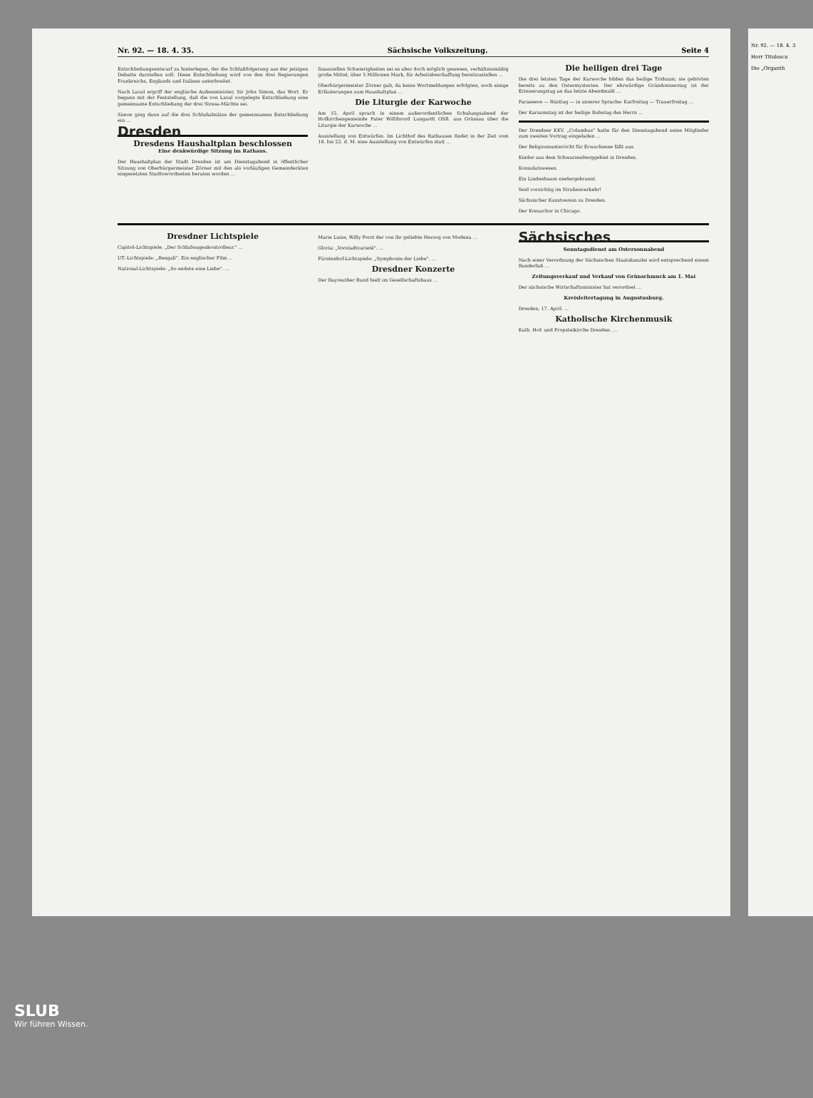Nr. 92. — 18. 4. 35. Sächsische Volkszeitung. Seite 4
Entschließungsentwurf zu hinterlegen, der die Schlußfolgerung aus der jetzigen Debatte darstellen soll. Diese Entschließung wird von den drei Regierungen Frankreichs, Englands und Italiens unterbreitet.
Nach Laval ergriff der englische Außenminister, Sir John Simon, das Wort. Er begann mit der Feststellung, daß die von Laval vorgelegte Entschließung eine gemeinsame Entschließung der drei Stresa-Mächte sei.
Simon ging dann auf die drei Schlußabsätze der gemeinsamen Entschließung ein ...
Dresden
Dresdens Haushaltplan beschlossen
Eine denkwürdige Sitzung im Rathaus.
Der Haushaltplan der Stadt Dresden ist am Dienstagabend in öffentlicher Sitzung von Oberbürgermeister Zörner mit den als vorläufigen Gemeinderäten eingesetzten Stadtverordneten beraten worden ...
finanziellen Schwierigkeiten sei es aber doch möglich gewesen, verhältnismäßig große Mittel, über 5 Millionen Mark, für Arbeitsbeschaffung bereitzustellen ...
Oberbürgermeister Zörner gab, da keine Wortmeldungen erfolgten, noch einige Erläuterungen zum Haushaltplan ...
Die Liturgie der Karwoche
Am 15. April sprach in einem außerordentlichen Schulungsabend der Hofkirchengemeinde Pater Willibrord Lungardt OSB. aus Grüssau über die Liturgie der Karwoche ...
Ausstellung von Entwürfen. Im Lichthof des Rathauses findet in der Zeit vom 18. bis 22. d. M. eine Ausstellung von Entwürfen statt ...
Die heiligen drei Tage
Die drei letzten Tage der Karwoche bilden das heilige Triduum; sie gehörten bereits zu den Ostermysterien. Der ehrwürdige Gründonnerstag ist der Erinnerungstag an das letzte Abendmahl ...
Paraseeve — Rüsttag — in unserer Sprache: Karfreitag — Trauerfreitag ...
Der Karsamstag ist der heilige Ruhetag des Herrn ...
Der Dresdner KKV. „Columbus" hatte für den Dienstagabend seine Mitglieder zum zweiten Vortrag eingeladen ...
Der Religionsunterricht für Erwachsene fällt aus.
Kinder aus dem Schwarzenberggebiet in Dresden.
Konsulatswesen.
Ein Lindenbaum niedergebrannt.
Seid vorsichtig im Straßenverkehr!
Sächsischer Kunstverein zu Dresden.
Der Kreuzchor in Chicago.
Dresdner Lichtspiele
Capitol-Lichtspiele. „Der Schlafwagenkontrolleur." ...
UT.-Lichtspiele: „Bengali". Ein englischer Film ...
National-Lichtspiele: „So endete eine Liebe". ...
Marie Luise, Willy Forst der von ihr geliebte Herzog von Modena ...
Gloria: „Vorstadtvarieté". ...
Fürstenhof-Lichtspiele: „Symphonie der Liebe". ...
Dresdner Konzerte
Der Bayreuther Bund hielt im Gesellschaftshaus ...
Sächsisches
Sonntagsdienst am Ostersonnabend
Nach einer Verordnung der Sächsischen Staatskanzlei wird entsprechend einem Runderlaß ...
Zeitungsverkauf und Verkauf von Grünschmuck am 1. Mai
Der sächsische Wirtschaftsminister hat verordnet ...
Kreisleitertagung in Augustusburg.
Dresden, 17. April. ...
Katholische Kirchenmusik
Kath. Hof- und Propsteikirche Dresden. ...
Nr. 92. — 18. 4. 3
Herr Titulescu
Die „Organth
SLUB
Wir führen Wissen.